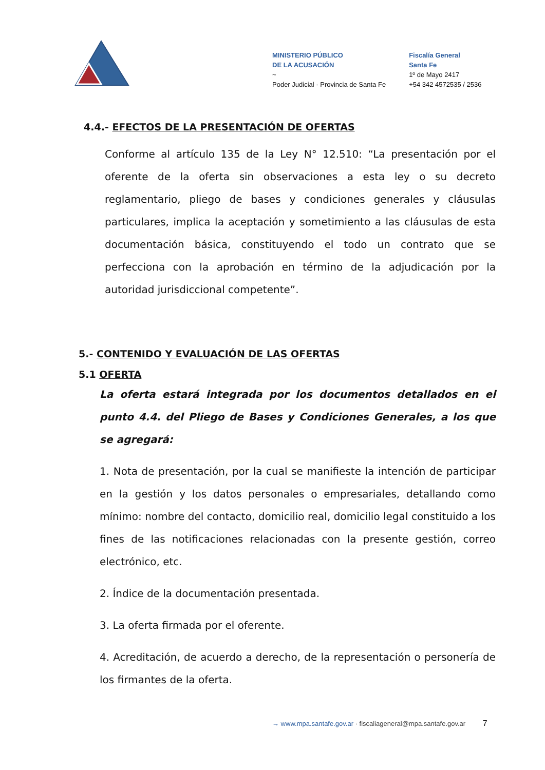MINISTERIO PÚBLICO
DE LA ACUSACIÓN
~
Poder Judicial · Provincia de Santa Fe
Fiscalía General
Santa Fe
1º de Mayo 2417
+54 342 4572535 / 2536
4.4.- EFECTOS DE LA PRESENTACIÓN DE OFERTAS
Conforme al artículo 135 de la Ley N° 12.510: “La presentación por el oferente de la oferta sin observaciones a esta ley o su decreto reglamentario, pliego de bases y condiciones generales y cláusulas particulares, implica la aceptación y sometimiento a las cláusulas de esta documentación básica, constituyendo el todo un contrato que se perfecciona con la aprobación en término de la adjudicación por la autoridad jurisdiccional competente”.
5.- CONTENIDO Y EVALUACIÓN DE LAS OFERTAS
5.1 OFERTA
La oferta estará integrada por los documentos detallados en el punto 4.4. del Pliego de Bases y Condiciones Generales, a los que se agregará:
1. Nota de presentación, por la cual se manifieste la intención de participar en la gestión y los datos personales o empresariales, detallando como mínimo: nombre del contacto, domicilio real, domicilio legal constituido a los fines de las notificaciones relacionadas con la presente gestión, correo electrónico, etc.
2. Índice de la documentación presentada.
3. La oferta firmada por el oferente.
4. Acreditación, de acuerdo a derecho, de la representación o personería de los firmantes de la oferta.
→ www.mpa.santafe.gov.ar · fiscaliageneral@mpa.santafe.gov.ar 7